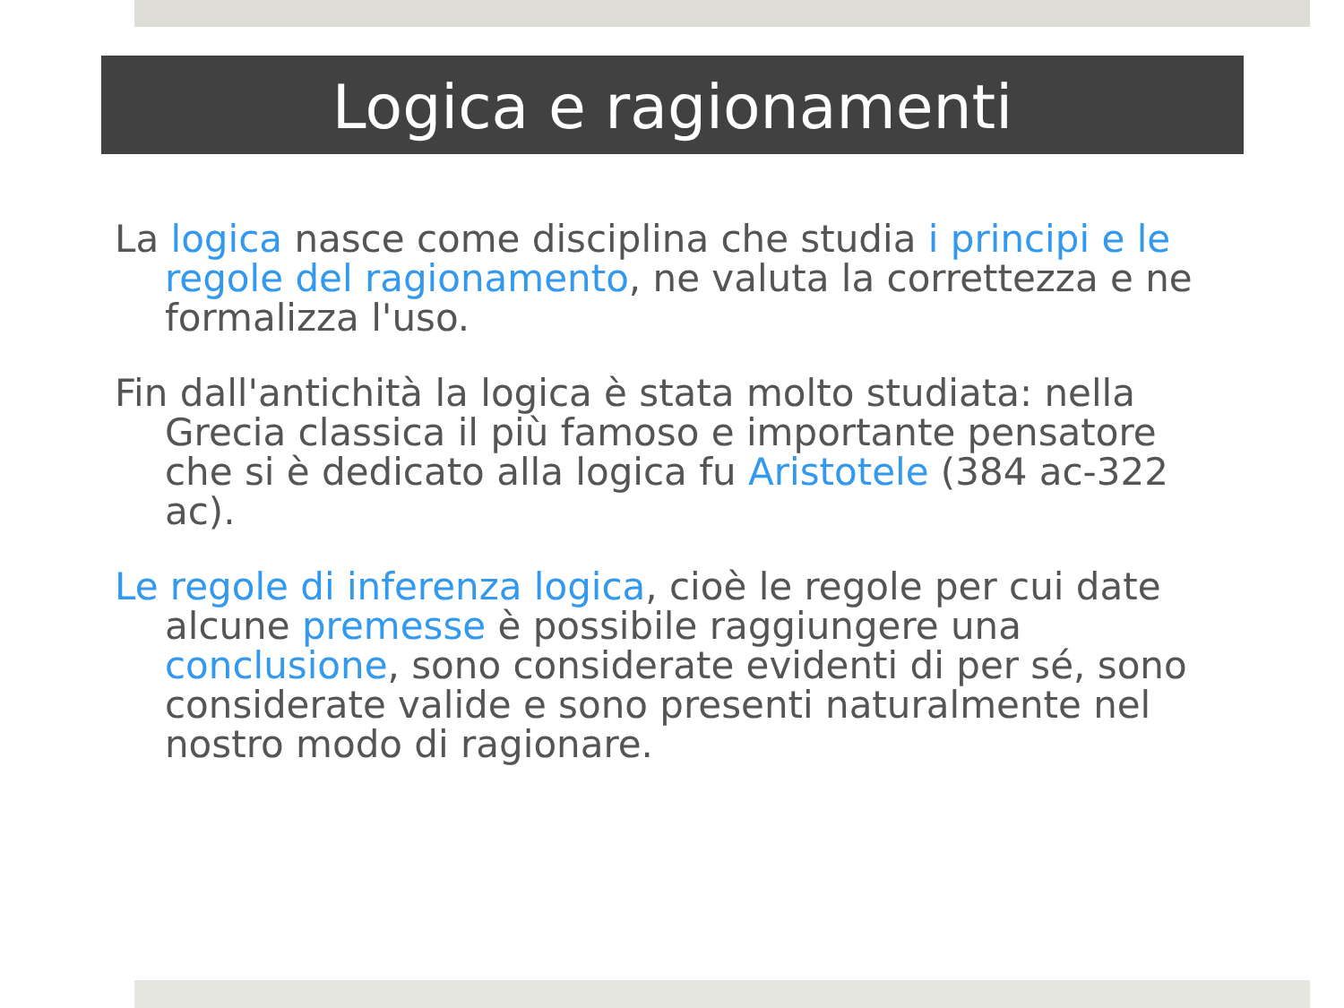Logica e ragionamenti
La logica nasce come disciplina che studia i principi e le regole del ragionamento, ne valuta la correttezza e ne formalizza l'uso.
Fin dall'antichità la logica è stata molto studiata: nella Grecia classica il più famoso e importante pensatore che si è dedicato alla logica fu Aristotele (384 ac-322 ac).
Le regole di inferenza logica, cioè le regole per cui date alcune premesse è possibile raggiungere una conclusione, sono considerate evidenti di per sé, sono considerate valide e sono presenti naturalmente nel nostro modo di ragionare.